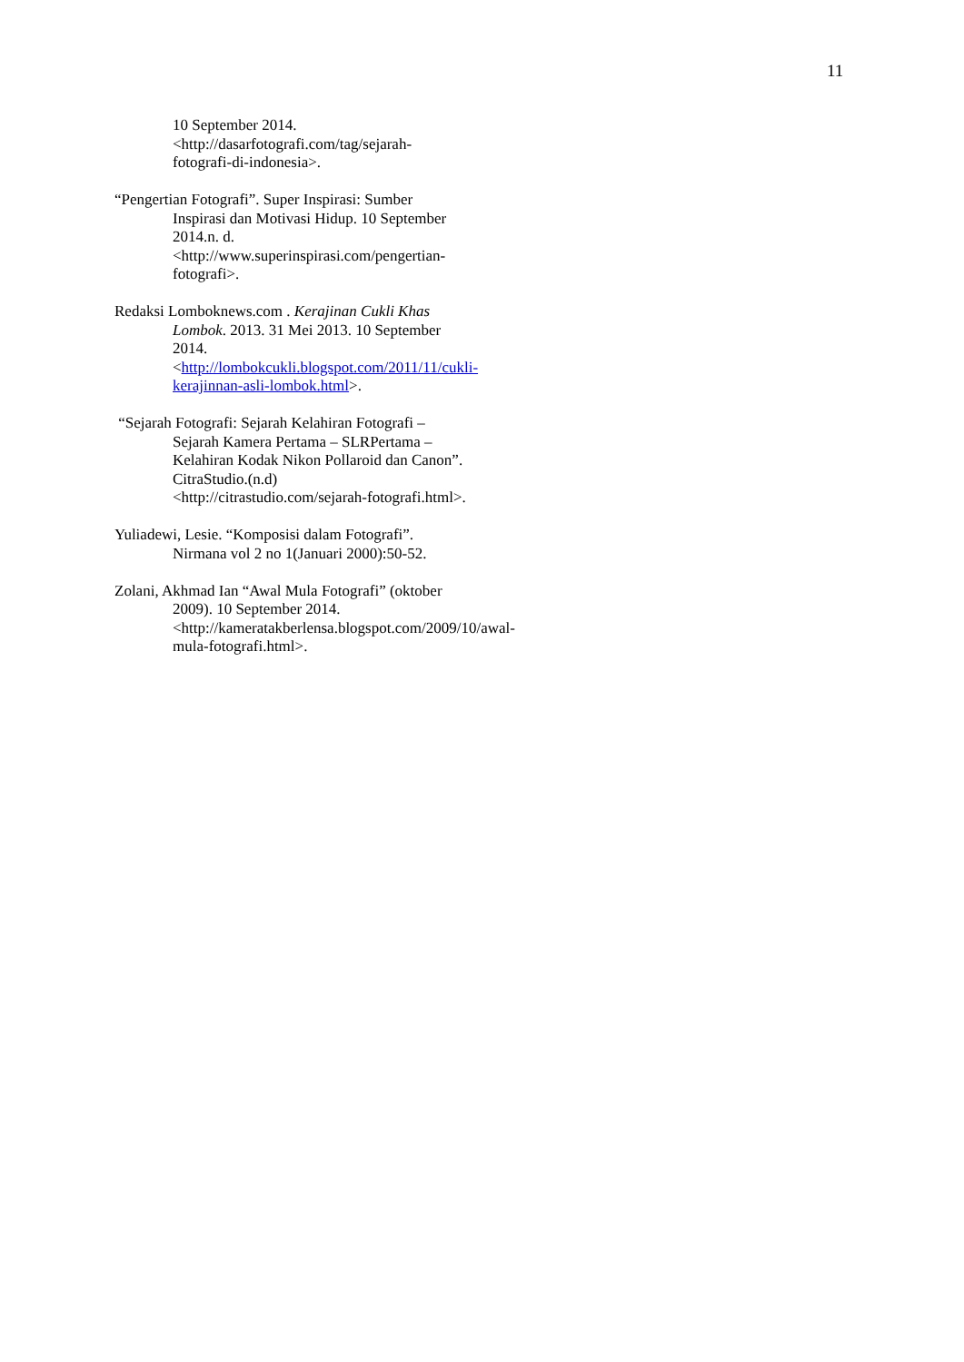11
10 September 2014.
<http://dasarfotografi.com/tag/sejarah-
fotografi-di-indonesia>.
“Pengertian Fotografi”. Super Inspirasi: Sumber Inspirasi dan Motivasi Hidup. 10 September 2014.n. d. <http://www.superinspirasi.com/pengertian-fotografi>.
Redaksi Lomboknews.com . Kerajinan Cukli Khas Lombok. 2013. 31 Mei 2013. 10 September 2014. <http://lombokcukli.blogspot.com/2011/11/cukli-kerajinnan-asli-lombok.html>.
“Sejarah Fotografi: Sejarah Kelahiran Fotografi – Sejarah Kamera Pertama – SLRPertama – Kelahiran Kodak Nikon Pollaroid dan Canon”. CitraStudio.(n.d) <http://citrastudio.com/sejarah-fotografi.html>.
Yuliadewi, Lesie. “Komposisi dalam Fotografi”. Nirmana vol 2 no 1(Januari 2000):50-52.
Zolani, Akhmad Ian “Awal Mula Fotografi” (oktober 2009). 10 September 2014. <http://kameratakberlensa.blogspot.com/2009/10/awal-mula-fotografi.html>.